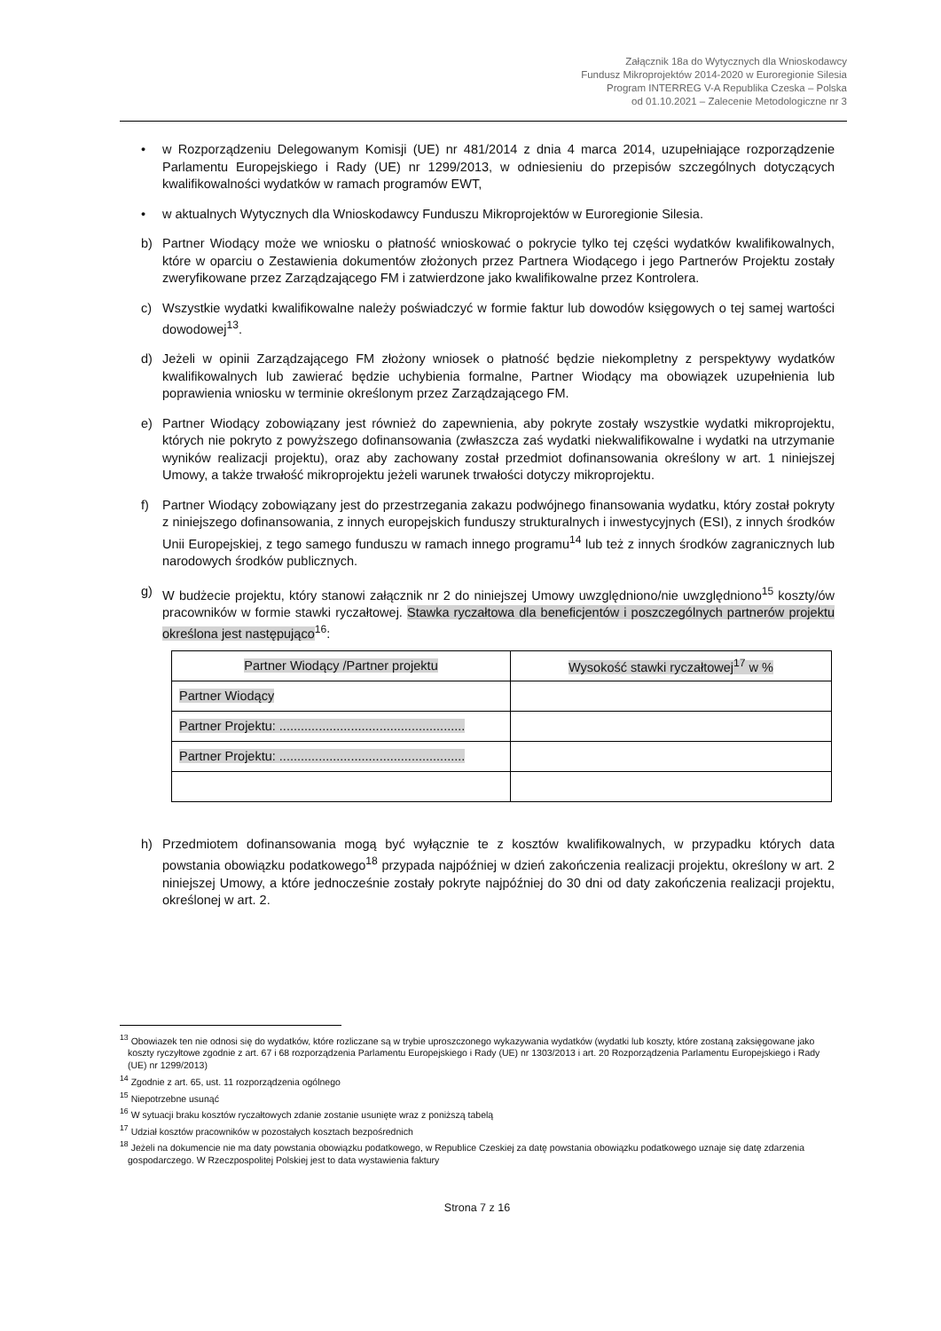Załącznik 18a do Wytycznych dla Wnioskodawcy
Fundusz Mikroprojektów 2014-2020 w Euroregionie Silesia
Program INTERREG V-A Republika Czeska – Polska
od 01.10.2021 – Zalecenie Metodologiczne nr 3
• w Rozporządzeniu Delegowanym Komisji (UE) nr 481/2014 z dnia 4 marca 2014, uzupełniające rozporządzenie Parlamentu Europejskiego i Rady (UE) nr 1299/2013, w odniesieniu do przepisów szczególnych dotyczących kwalifikowalności wydatków w ramach programów EWT,
• w aktualnych Wytycznych dla Wnioskodawcy Funduszu Mikroprojektów w Euroregionie Silesia.
b) Partner Wiodący może we wniosku o płatność wnioskować o pokrycie tylko tej części wydatków kwalifikowalnych, które w oparciu o Zestawienia dokumentów złożonych przez Partnera Wiodącego i jego Partnerów Projektu zostały zweryfikowane przez Zarządzającego FM i zatwierdzone jako kwalifikowalne przez Kontrolera.
c) Wszystkie wydatki kwalifikowalne należy poświadczyć w formie faktur lub dowodów księgowych o tej samej wartości dowodowej<sup>13</sup>.
d) Jeżeli w opinii Zarządzającego FM złożony wniosek o płatność będzie niekompletny z perspektywy wydatków kwalifikowalnych lub zawierać będzie uchybienia formalne, Partner Wiodący ma obowiązek uzupełnienia lub poprawienia wniosku w terminie określonym przez Zarządzającego FM.
e) Partner Wiodący zobowiązany jest również do zapewnienia, aby pokryte zostały wszystkie wydatki mikroprojektu, których nie pokryto z powyższego dofinansowania (zwłaszcza zaś wydatki niekwalifikowalne i wydatki na utrzymanie wyników realizacji projektu), oraz aby zachowany został przedmiot dofinansowania określony w art. 1 niniejszej Umowy, a także trwałość mikroprojektu jeżeli warunek trwałości dotyczy mikroprojektu.
f) Partner Wiodący zobowiązany jest do przestrzegania zakazu podwójnego finansowania wydatku, który został pokryty z niniejszego dofinansowania, z innych europejskich funduszy strukturalnych i inwestycyjnych (ESI), z innych środków Unii Europejskiej, z tego samego funduszu w ramach innego programu<sup>14</sup> lub też z innych środków zagranicznych lub narodowych środków publicznych.
g) W budżecie projektu, który stanowi załącznik nr 2 do niniejszej Umowy uwzględniono/nie uwzględniono<sup>15</sup> koszty/ów pracowników w formie stawki ryczałtowej. Stawka ryczałtowa dla beneficjentów i poszczególnych partnerów projektu określona jest następująco<sup>16</sup>:
| Partner Wiodący /Partner projektu | Wysokość stawki ryczałtowej<sup>17</sup> w % |
| --- | --- |
| Partner Wiodący | |
| Partner Projektu: .................................................... | |
| Partner Projektu: .................................................... | |
h) Przedmiotem dofinansowania mogą być wyłącznie te z kosztów kwalifikowalnych, w przypadku których data powstania obowiązku podatkowego<sup>18</sup> przypada najpóźniej w dzień zakończenia realizacji projektu, określony w art. 2 niniejszej Umowy, a które jednocześnie zostały pokryte najpóźniej do 30 dni od daty zakończenia realizacji projektu, określonej w art. 2.
<sup>13</sup> Obowiazek ten nie odnosi się do wydatków, które rozliczane są w trybie uproszczonego wykazywania wydatków (wydatki lub koszty, które zostaną zaksięgowane jako koszty ryczyłtowe zgodnie z art. 67 i 68 rozporządzenia Parlamentu Europejskiego i Rady (UE) nr 1303/2013 i art. 20 Rozporządzenia Parlamentu Europejskiego i Rady (UE) nr 1299/2013)
<sup>14</sup> Zgodnie z art. 65, ust. 11 rozporządzenia ogólnego
<sup>15</sup> Niepotrzebne usunąć
<sup>16</sup> W sytuacji braku kosztów ryczałtowych zdanie zostanie usunięte wraz z poniższą tabelą
<sup>17</sup> Udział kosztów pracowników w pozostałych kosztach bezpośrednich
<sup>18</sup> Jeżeli na dokumencie nie ma daty powstania obowiązku podatkowego, w Republice Czeskiej za datę powstania obowiązku podatkowego uznaje się datę zdarzenia gospodarczego. W Rzeczpospolitej Polskiej jest to data wystawienia faktury
Strona 7 z 16